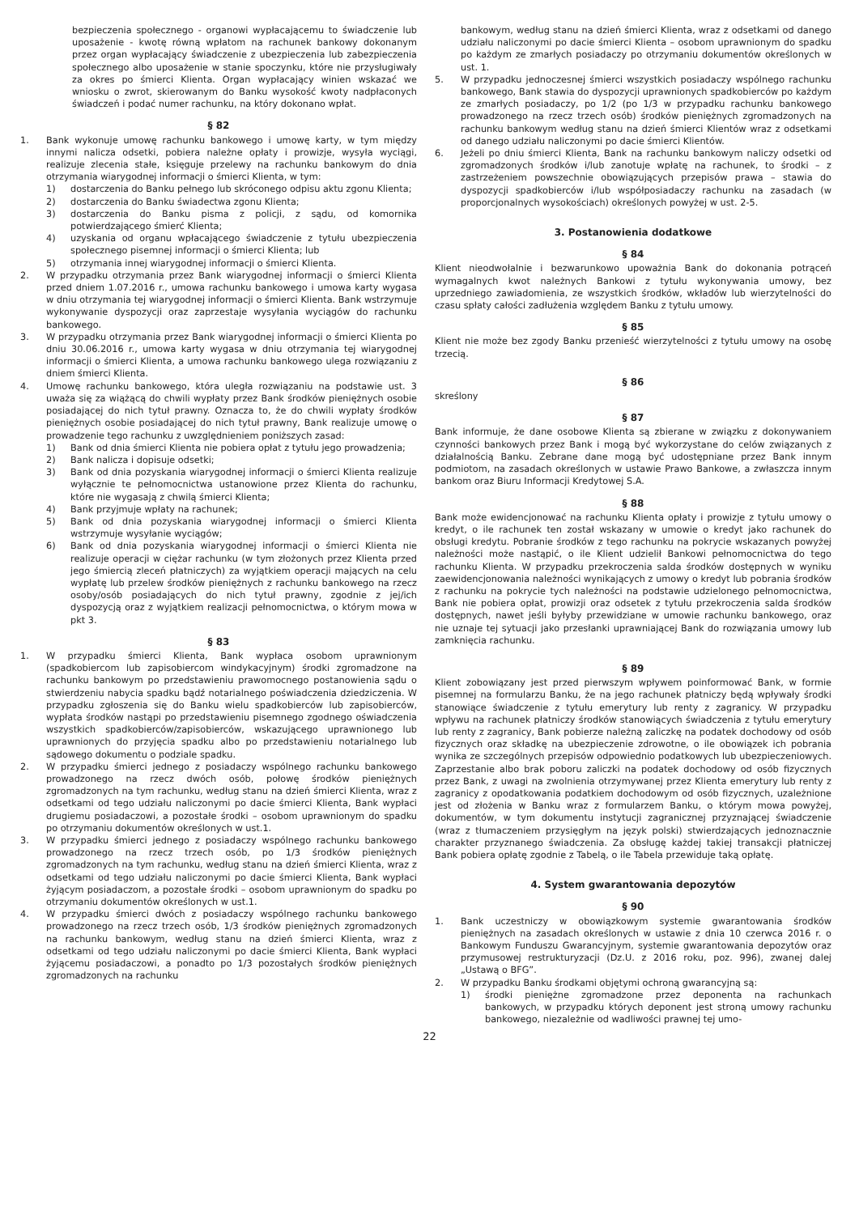bezpieczenia społecznego - organowi wypłacającemu to świadczenie lub uposażenie - kwotę równą wpłatom na rachunek bankowy dokonanym przez organ wypłacający świadczenie z ubezpieczenia lub zabezpieczenia społecznego albo uposażenie w stanie spoczynku, które nie przysługiwały za okres po śmierci Klienta. Organ wypłacający winien wskazać we wniosku o zwrot, skierowanym do Banku wysokość kwoty nadpłaconych świadczeń i podać numer rachunku, na który dokonano wpłat.
§ 82
1. Bank wykonuje umowę rachunku bankowego i umowę karty, w tym między innymi nalicza odsetki, pobiera należne opłaty i prowizje, wysyła wyciągi, realizuje zlecenia stałe, księguje przelewy na rachunku bankowym do dnia otrzymania wiarygodnej informacji o śmierci Klienta, w tym:
1) dostarczenia do Banku pełnego lub skróconego odpisu aktu zgonu Klienta;
2) dostarczenia do Banku świadectwa zgonu Klienta;
3) dostarczenia do Banku pisma z policji, z sądu, od komornika potwierdzającego śmierć Klienta;
4) uzyskania od organu wpłacającego świadczenie z tytułu ubezpieczenia społecznego pisemnej informacji o śmierci Klienta; lub
5) otrzymania innej wiarygodnej informacji o śmierci Klienta.
2. W przypadku otrzymania przez Bank wiarygodnej informacji o śmierci Klienta przed dniem 1.07.2016 r., umowa rachunku bankowego i umowa karty wygasa w dniu otrzymania tej wiarygodnej informacji o śmierci Klienta. Bank wstrzymuje wykonywanie dyspozycji oraz zaprzestaje wysyłania wyciągów do rachunku bankowego.
3. W przypadku otrzymania przez Bank wiarygodnej informacji o śmierci Klienta po dniu 30.06.2016 r., umowa karty wygasa w dniu otrzymania tej wiarygodnej informacji o śmierci Klienta, a umowa rachunku bankowego ulega rozwiązaniu z dniem śmierci Klienta.
4. Umowę rachunku bankowego, która uległa rozwiązaniu na podstawie ust. 3 uważa się za wiążącą do chwili wypłaty przez Bank środków pieniężnych osobie posiadającej do nich tytuł prawny. Oznacza to, że do chwili wypłaty środków pieniężnych osobie posiadającej do nich tytuł prawny, Bank realizuje umowę o prowadzenie tego rachunku z uwzględnieniem poniższych zasad:
1) Bank od dnia śmierci Klienta nie pobiera opłat z tytułu jego prowadzenia;
2) Bank nalicza i dopisuje odsetki;
3) Bank od dnia pozyskania wiarygodnej informacji o śmierci Klienta realizuje wyłącznie te pełnomocnictwa ustanowione przez Klienta do rachunku, które nie wygasają z chwilą śmierci Klienta;
4) Bank przyjmuje wpłaty na rachunek;
5) Bank od dnia pozyskania wiarygodnej informacji o śmierci Klienta wstrzymuje wysyłanie wyciągów;
6) Bank od dnia pozyskania wiarygodnej informacji o śmierci Klienta nie realizuje operacji w ciężar rachunku (w tym złożonych przez Klienta przed jego śmiercią zleceń płatniczych) za wyjątkiem operacji mających na celu wypłatę lub przelew środków pieniężnych z rachunku bankowego na rzecz osoby/osób posiadających do nich tytuł prawny, zgodnie z jej/ich dyspozycją oraz z wyjątkiem realizacji pełnomocnictwa, o którym mowa w pkt 3.
§ 83
1. W przypadku śmierci Klienta, Bank wypłaca osobom uprawnionym (spadkobiercom lub zapisobiercom windykacyjnym) środki zgromadzone na rachunku bankowym po przedstawieniu prawomocnego postanowienia sądu o stwierdzeniu nabycia spadku bądź notarialnego poświadczenia dziedziczenia. W przypadku zgłoszenia się do Banku wielu spadkobierców lub zapisobierców, wypłata środków nastąpi po przedstawieniu pisemnego zgodnego oświadczenia wszystkich spadkobierców/zapisobierców, wskazującego uprawnionego lub uprawnionych do przyjęcia spadku albo po przedstawieniu notarialnego lub sądowego dokumentu o podziale spadku.
2. W przypadku śmierci jednego z posiadaczy wspólnego rachunku bankowego prowadzonego na rzecz dwóch osób, połowę środków pieniężnych zgromadzonych na tym rachunku, według stanu na dzień śmierci Klienta, wraz z odsetkami od tego udziału naliczonymi po dacie śmierci Klienta, Bank wypłaci drugiemu posiadaczowi, a pozostałe środki – osobom uprawnionym do spadku po otrzymaniu dokumentów określonych w ust.1.
3. W przypadku śmierci jednego z posiadaczy wspólnego rachunku bankowego prowadzonego na rzecz trzech osób, po 1/3 środków pieniężnych zgromadzonych na tym rachunku, według stanu na dzień śmierci Klienta, wraz z odsetkami od tego udziału naliczonymi po dacie śmierci Klienta, Bank wypłaci żyjącym posiadaczom, a pozostałe środki – osobom uprawnionym do spadku po otrzymaniu dokumentów określonych w ust.1.
4. W przypadku śmierci dwóch z posiadaczy wspólnego rachunku bankowego prowadzonego na rzecz trzech osób, 1/3 środków pieniężnych zgromadzonych na rachunku bankowym, według stanu na dzień śmierci Klienta, wraz z odsetkami od tego udziału naliczonymi po dacie śmierci Klienta, Bank wypłaci żyjącemu posiadaczowi, a ponadto po 1/3 pozostałych środków pieniężnych zgromadzonych na rachunku
bankowym, według stanu na dzień śmierci Klienta, wraz z odsetkami od danego udziału naliczonymi po dacie śmierci Klienta – osobom uprawnionym do spadku po każdym ze zmarłych posiadaczy po otrzymaniu dokumentów określonych w ust. 1.
5. W przypadku jednoczesnej śmierci wszystkich posiadaczy wspólnego rachunku bankowego, Bank stawia do dyspozycji uprawnionych spadkobierców po każdym ze zmarłych posiadaczy, po 1/2 (po 1/3 w przypadku rachunku bankowego prowadzonego na rzecz trzech osób) środków pieniężnych zgromadzonych na rachunku bankowym według stanu na dzień śmierci Klientów wraz z odsetkami od danego udziału naliczonymi po dacie śmierci Klientów.
6. Jeżeli po dniu śmierci Klienta, Bank na rachunku bankowym naliczy odsetki od zgromadzonych środków i/lub zanotuje wpłatę na rachunek, to środki – z zastrzeżeniem powszechnie obowiązujących przepisów prawa – stawia do dyspozycji spadkobierców i/lub współposiadaczy rachunku na zasadach (w proporcjonalnych wysokościach) określonych powyżej w ust. 2-5.
3. Postanowienia dodatkowe
§ 84
Klient nieodwołalnie i bezwarunkowo upoważnia Bank do dokonania potrąceń wymagalnych kwot należnych Bankowi z tytułu wykonywania umowy, bez uprzedniego zawiadomienia, ze wszystkich środków, wkładów lub wierzytelności do czasu spłaty całości zadłużenia względem Banku z tytułu umowy.
§ 85
Klient nie może bez zgody Banku przenieść wierzytelności z tytułu umowy na osobę trzecią.
§ 86
skreślony
§ 87
Bank informuje, że dane osobowe Klienta są zbierane w związku z dokonywaniem czynności bankowych przez Bank i mogą być wykorzystane do celów związanych z działalnością Banku. Zebrane dane mogą być udostępniane przez Bank innym podmiotom, na zasadach określonych w ustawie Prawo Bankowe, a zwłaszcza innym bankom oraz Biuru Informacji Kredytowej S.A.
§ 88
Bank może ewidencjonować na rachunku Klienta opłaty i prowizje z tytułu umowy o kredyt, o ile rachunek ten został wskazany w umowie o kredyt jako rachunek do obsługi kredytu. Pobranie środków z tego rachunku na pokrycie wskazanych powyżej należności może nastąpić, o ile Klient udzielił Bankowi pełnomocnictwa do tego rachunku Klienta. W przypadku przekroczenia salda środków dostępnych w wyniku zaewidencjonowania należności wynikających z umowy o kredyt lub pobrania środków z rachunku na pokrycie tych należności na podstawie udzielonego pełnomocnictwa, Bank nie pobiera opłat, prowizji oraz odsetek z tytułu przekroczenia salda środków dostępnych, nawet jeśli byłyby przewidziane w umowie rachunku bankowego, oraz nie uznaje tej sytuacji jako przesłanki uprawniającej Bank do rozwiązania umowy lub zamknięcia rachunku.
§ 89
Klient zobowiązany jest przed pierwszym wpływem poinformować Bank, w formie pisemnej na formularzu Banku, że na jego rachunek płatniczy będą wpływały środki stanowiące świadczenie z tytułu emerytury lub renty z zagranicy. W przypadku wpływu na rachunek płatniczy środków stanowiących świadczenia z tytułu emerytury lub renty z zagranicy, Bank pobierze należną zaliczkę na podatek dochodowy od osób fizycznych oraz składkę na ubezpieczenie zdrowotne, o ile obowiązek ich pobrania wynika ze szczególnych przepisów odpowiednio podatkowych lub ubezpieczeniowych. Zaprzestanie albo brak poboru zaliczki na podatek dochodowy od osób fizycznych przez Bank, z uwagi na zwolnienia otrzymywanej przez Klienta emerytury lub renty z zagranicy z opodatkowania podatkiem dochodowym od osób fizycznych, uzależnione jest od złożenia w Banku wraz z formularzem Banku, o którym mowa powyżej, dokumentów, w tym dokumentu instytucji zagranicznej przyznającej świadczenie (wraz z tłumaczeniem przysięgłym na język polski) stwierdzających jednoznacznie charakter przyznanego świadczenia. Za obsługę każdej takiej transakcji płatniczej Bank pobiera opłatę zgodnie z Tabelą, o ile Tabela przewiduje taką opłatę.
4. System gwarantowania depozytów
§ 90
1. Bank uczestniczy w obowiązkowym systemie gwarantowania środków pieniężnych na zasadach określonych w ustawie z dnia 10 czerwca 2016 r. o Bankowym Funduszu Gwarancyjnym, systemie gwarantowania depozytów oraz przymusowej restrukturyzacji (Dz.U. z 2016 roku, poz. 996), zwanej dalej „Ustawą o BFG”.
2. W przypadku Banku środkami objętymi ochroną gwarancyjną są:
1) środki pieniężne zgromadzone przez deponenta na rachunkach bankowych, w przypadku których deponent jest stroną umowy rachunku bankowego, niezależnie od wadliwości prawnej tej umo-
22